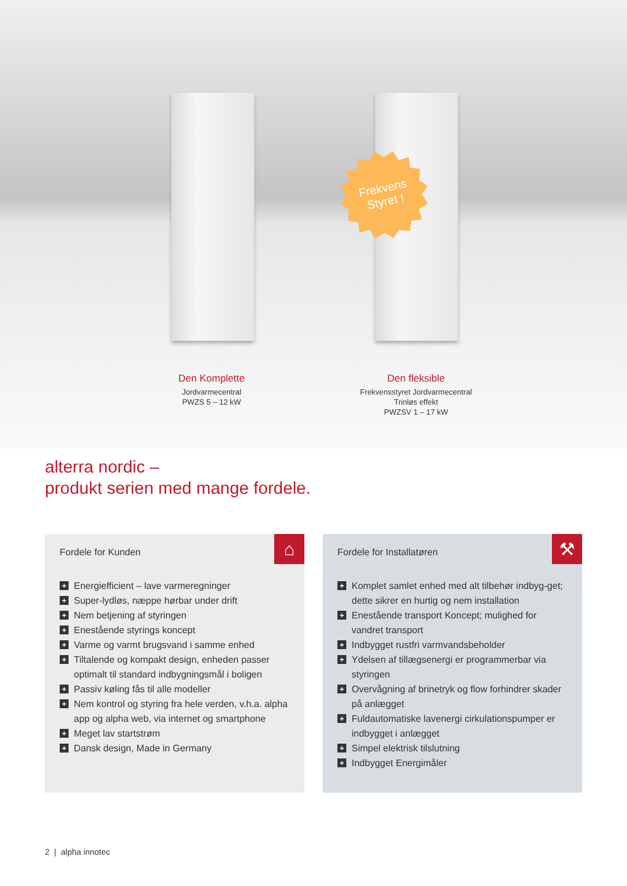Frekvens
Styret !
Den Komplette
Jordvarmecentral
PWZS 5 – 12 kW
Den fleksible
Frekvensstyret Jordvarmecentral
Trinløs effekt
PWZSV 1 – 17 kW
alterra nordic –
produkt serien med mange fordele.
⌂
Fordele for Kunden
+ Energiefficient – lave varmeregninger
+ Super-lydløs, næppe hørbar under drift
+ Nem betjening af styringen
+ Enestående styrings koncept
+ Varme og varmt brugsvand i samme enhed
+ Tiltalende og kompakt design, enheden passer optimalt til standard indbygningsmål i boligen
+ Passiv køling fås til alle modeller
+ Nem kontrol og styring fra hele verden, v.h.a. alpha app og alpha web, via internet og smartphone
+ Meget lav startstrøm
+ Dansk design, Made in Germany
⚒
Fordele for Installatøren
+ Komplet samlet enhed med alt tilbehør indbyg-get; dette sikrer en hurtig og nem installation
+ Enestående transport Koncept; mulighed for vandret transport
+ Indbygget rustfri varmvandsbeholder
+ Ydelsen af tillægsenergi er programmerbar via styringen
+ Overvågning af brinetryk og flow forhindrer skader på anlægget
+ Fuldautomatiske lavenergi cirkulationspumper er indbygget i anlægget
+ Simpel elektrisk tilslutning
+ Indbygget Energimåler
2 | alpha innotec